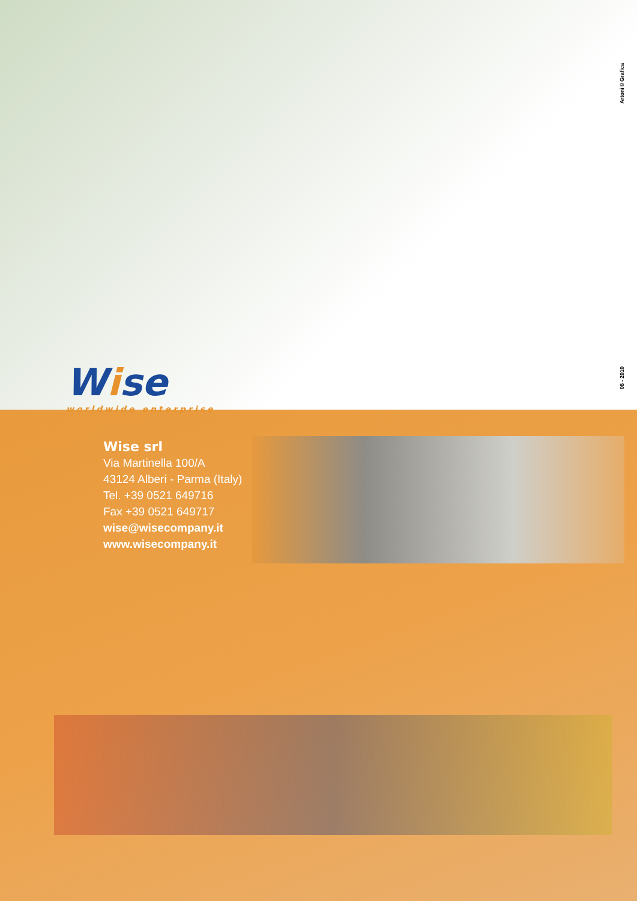Artoni©Grafica
08 - 2010
Wise
worldwide enterprise
Wise srl
Via Martinella 100/A
43124 Alberi - Parma (Italy)
Tel. +39 0521 649716
Fax +39 0521 649717
wise@wisecompany.it
www.wisecompany.it